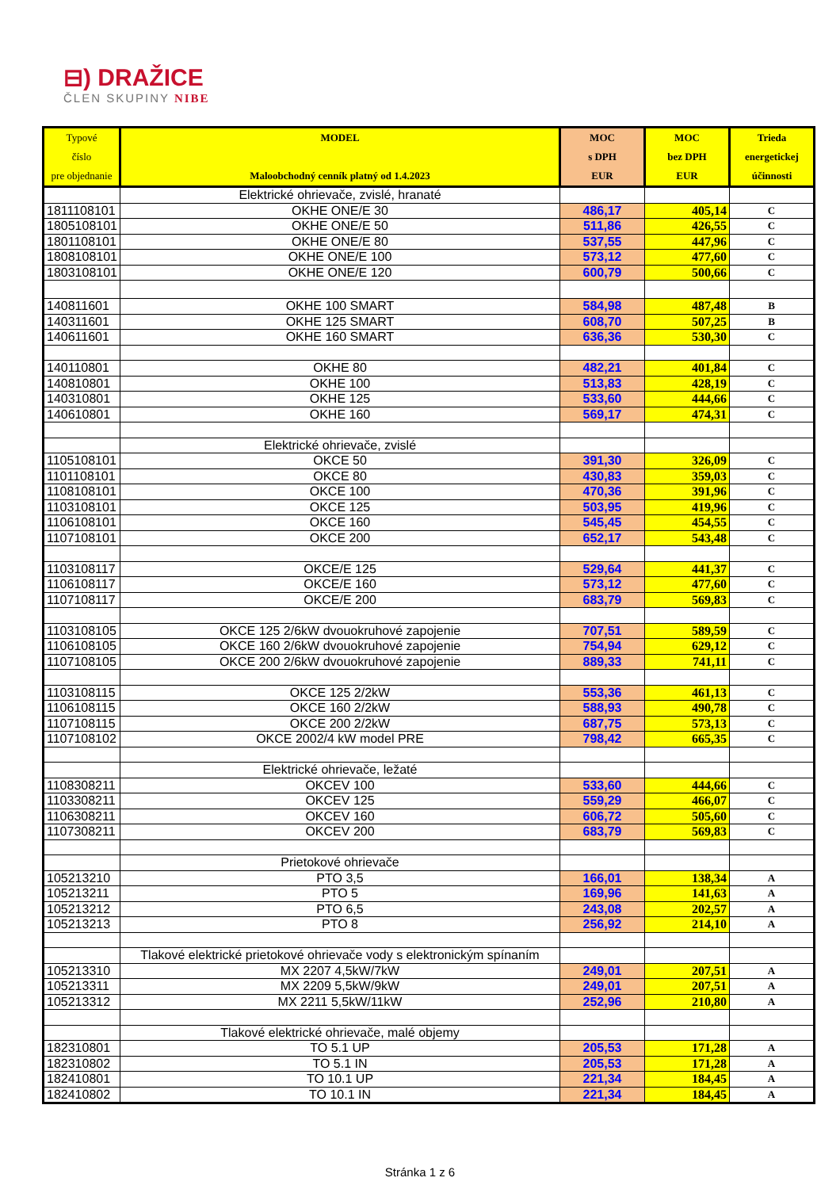⊟) DRAŽICE
ČLEN SKUPINY NIBE
| Typové číslo pre objednanie | MODEL Maloobchodný cenník platný od 1.4.2023 | MOC s DPH EUR | MOC bez DPH EUR | Trieda energetickej účinnosti |
| --- | --- | --- | --- | --- |
| | Elektrické ohrievače, zvislé, hranaté | | | |
| 1811108101 | OKHE ONE/E 30 | 486,17 | 405,14 | C |
| 1805108101 | OKHE ONE/E 50 | 511,86 | 426,55 | C |
| 1801108101 | OKHE ONE/E 80 | 537,55 | 447,96 | C |
| 1808108101 | OKHE ONE/E 100 | 573,12 | 477,60 | C |
| 1803108101 | OKHE ONE/E 120 | 600,79 | 500,66 | C |
| 140811601 | OKHE 100 SMART | 584,98 | 487,48 | B |
| 140311601 | OKHE 125 SMART | 608,70 | 507,25 | B |
| 140611601 | OKHE 160 SMART | 636,36 | 530,30 | C |
| 140110801 | OKHE 80 | 482,21 | 401,84 | C |
| 140810801 | OKHE 100 | 513,83 | 428,19 | C |
| 140310801 | OKHE 125 | 533,60 | 444,66 | C |
| 140610801 | OKHE 160 | 569,17 | 474,31 | C |
| | Elektrické ohrievače, zvislé | | | |
| 1105108101 | OKCE 50 | 391,30 | 326,09 | C |
| 1101108101 | OKCE 80 | 430,83 | 359,03 | C |
| 1108108101 | OKCE 100 | 470,36 | 391,96 | C |
| 1103108101 | OKCE 125 | 503,95 | 419,96 | C |
| 1106108101 | OKCE 160 | 545,45 | 454,55 | C |
| 1107108101 | OKCE 200 | 652,17 | 543,48 | C |
| 1103108117 | OKCE/E 125 | 529,64 | 441,37 | C |
| 1106108117 | OKCE/E 160 | 573,12 | 477,60 | C |
| 1107108117 | OKCE/E 200 | 683,79 | 569,83 | C |
| 1103108105 | OKCE 125 2/6kW dvouokruhové zapojenie | 707,51 | 589,59 | C |
| 1106108105 | OKCE 160 2/6kW dvouokruhové zapojenie | 754,94 | 629,12 | C |
| 1107108105 | OKCE 200 2/6kW dvouokruhové zapojenie | 889,33 | 741,11 | C |
| 1103108115 | OKCE 125 2/2kW | 553,36 | 461,13 | C |
| 1106108115 | OKCE 160 2/2kW | 588,93 | 490,78 | C |
| 1107108115 | OKCE 200 2/2kW | 687,75 | 573,13 | C |
| 1107108102 | OKCE 2002/4 kW model PRE | 798,42 | 665,35 | C |
| | Elektrické ohrievače, ležaté | | | |
| 1108308211 | OKCEV 100 | 533,60 | 444,66 | C |
| 1103308211 | OKCEV 125 | 559,29 | 466,07 | C |
| 1106308211 | OKCEV 160 | 606,72 | 505,60 | C |
| 1107308211 | OKCEV 200 | 683,79 | 569,83 | C |
| | Prietokové ohrievače | | | |
| 105213210 | PTO 3,5 | 166,01 | 138,34 | A |
| 105213211 | PTO 5 | 169,96 | 141,63 | A |
| 105213212 | PTO 6,5 | 243,08 | 202,57 | A |
| 105213213 | PTO 8 | 256,92 | 214,10 | A |
| | Tlakové elektrické prietokové ohrievače vody s elektronickým spínaním | | | |
| 105213310 | MX 2207 4,5kW/7kW | 249,01 | 207,51 | A |
| 105213311 | MX 2209 5,5kW/9kW | 249,01 | 207,51 | A |
| 105213312 | MX 2211 5,5kW/11kW | 252,96 | 210,80 | A |
| | Tlakové elektrické ohrievače, malé objemy | | | |
| 182310801 | TO 5.1 UP | 205,53 | 171,28 | A |
| 182310802 | TO 5.1 IN | 205,53 | 171,28 | A |
| 182410801 | TO 10.1 UP | 221,34 | 184,45 | A |
| 182410802 | TO 10.1 IN | 221,34 | 184,45 | A |
Stránka 1 z 6